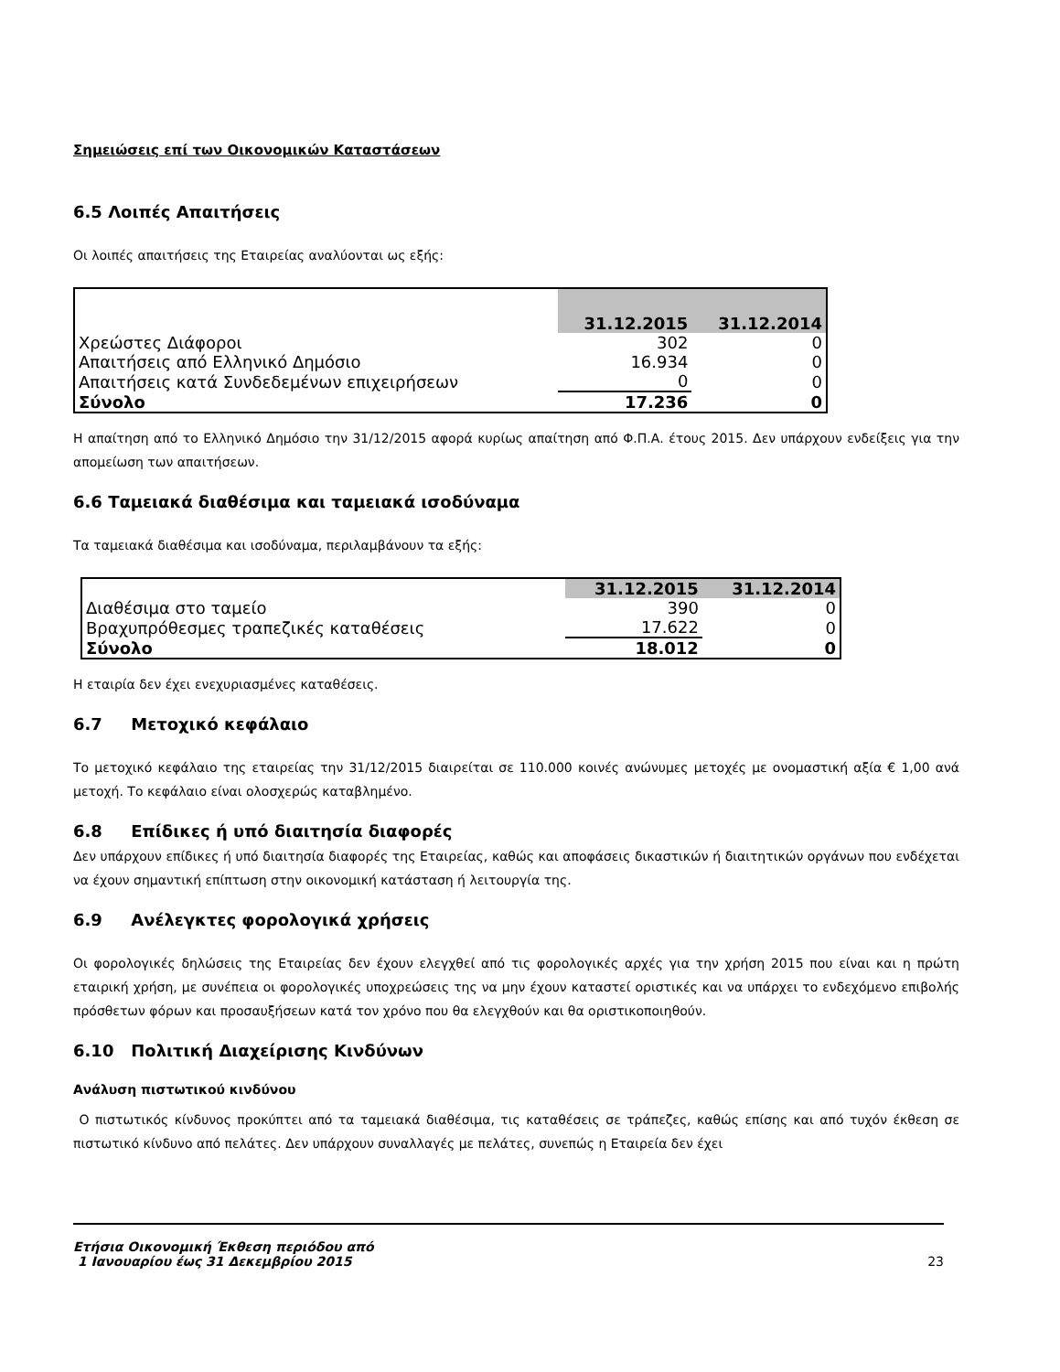Σημειώσεις επί των Οικονομικών Καταστάσεων
6.5 Λοιπές Απαιτήσεις
Οι λοιπές απαιτήσεις της Εταιρείας αναλύονται ως εξής:
| | 31.12.2015 | 31.12.2014 |
| Χρεώστες Διάφοροι | 302 | 0 |
| Απαιτήσεις από Ελληνικό Δημόσιο | 16.934 | 0 |
| Απαιτήσεις κατά Συνδεδεμένων επιχειρήσεων | 0 | 0 |
| Σύνολο | 17.236 | 0 |
Η απαίτηση από το Ελληνικό Δημόσιο την 31/12/2015 αφορά κυρίως απαίτηση από Φ.Π.Α. έτους 2015. Δεν υπάρχουν ενδείξεις για την απομείωση των απαιτήσεων.
6.6 Ταμειακά διαθέσιμα και ταμειακά ισοδύναμα
Τα ταμειακά διαθέσιμα και ισοδύναμα, περιλαμβάνουν τα εξής:
| | 31.12.2015 | 31.12.2014 |
| Διαθέσιμα στο ταμείο | 390 | 0 |
| Βραχυπρόθεσμες τραπεζικές καταθέσεις | 17.622 | 0 |
| Σύνολο | 18.012 | 0 |
Η εταιρία δεν έχει ενεχυριασμένες καταθέσεις.
6.7 Μετοχικό κεφάλαιο
Το μετοχικό κεφάλαιο της εταιρείας την 31/12/2015 διαιρείται σε 110.000 κοινές ανώνυμες μετοχές με ονομαστική αξία € 1,00 ανά μετοχή. Το κεφάλαιο είναι ολοσχερώς καταβλημένο.
6.8 Επίδικες ή υπό διαιτησία διαφορές
Δεν υπάρχουν επίδικες ή υπό διαιτησία διαφορές της Εταιρείας, καθώς και αποφάσεις δικαστικών ή διαιτητικών οργάνων που ενδέχεται να έχουν σημαντική επίπτωση στην οικονομική κατάσταση ή λειτουργία της.
6.9 Ανέλεγκτες φορολογικά χρήσεις
Οι φορολογικές δηλώσεις της Εταιρείας δεν έχουν ελεγχθεί από τις φορολογικές αρχές για την χρήση 2015 που είναι και η πρώτη εταιρική χρήση, με συνέπεια οι φορολογικές υποχρεώσεις της να μην έχουν καταστεί οριστικές και να υπάρχει το ενδεχόμενο επιβολής πρόσθετων φόρων και προσαυξήσεων κατά τον χρόνο που θα ελεγχθούν και θα οριστικοποιηθούν.
6.10 Πολιτική Διαχείρισης Κινδύνων
Ανάλυση πιστωτικού κινδύνου
Ο πιστωτικός κίνδυνος προκύπτει από τα ταμειακά διαθέσιμα, τις καταθέσεις σε τράπεζες, καθώς επίσης και από τυχόν έκθεση σε πιστωτικό κίνδυνο από πελάτες. Δεν υπάρχουν συναλλαγές με πελάτες, συνεπώς η Εταιρεία δεν έχει
Ετήσια Οικονομική Έκθεση περιόδου από
1 Ιανουαρίου έως 31 Δεκεμβρίου 2015
23